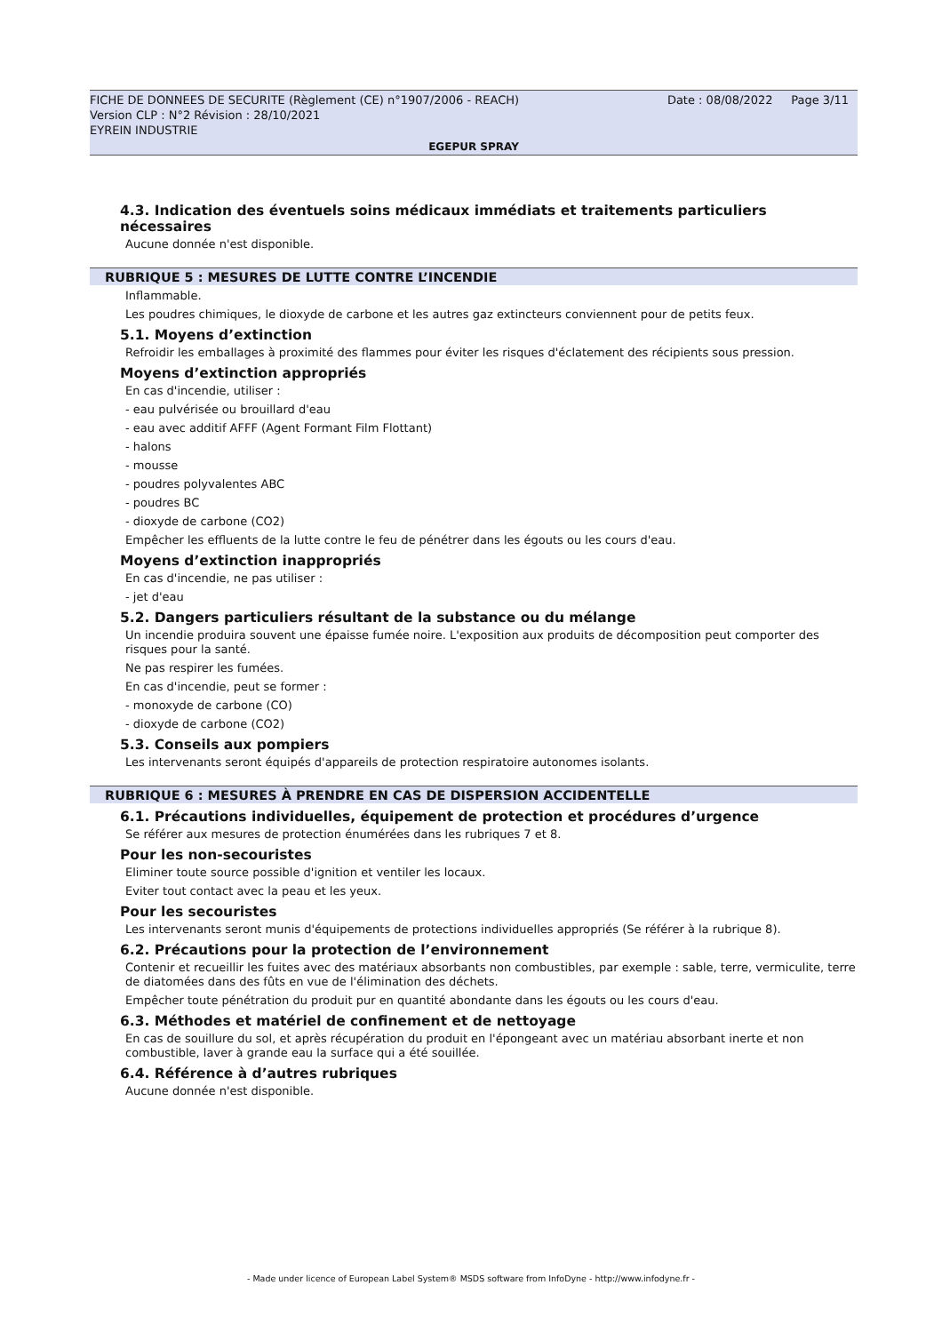FICHE DE DONNEES DE SECURITE (Règlement (CE) n°1907/2006 - REACH)
Version CLP : N°2 Révision : 28/10/2021
EYREIN INDUSTRIE
Date : 08/08/2022 Page 3/11
EGEPUR SPRAY
4.3. Indication des éventuels soins médicaux immédiats et traitements particuliers nécessaires
Aucune donnée n'est disponible.
RUBRIQUE 5 : MESURES DE LUTTE CONTRE L’INCENDIE
Inflammable.
Les poudres chimiques, le dioxyde de carbone et les autres gaz extincteurs conviennent pour de petits feux.
5.1. Moyens d’extinction
Refroidir les emballages à proximité des flammes pour éviter les risques d'éclatement des récipients sous pression.
Moyens d’extinction appropriés
En cas d'incendie, utiliser :
- eau pulvérisée ou brouillard d'eau
- eau avec additif AFFF (Agent Formant Film Flottant)
- halons
- mousse
- poudres polyvalentes ABC
- poudres BC
- dioxyde de carbone (CO2)
Empêcher les effluents de la lutte contre le feu de pénétrer dans les égouts ou les cours d'eau.
Moyens d’extinction inappropriés
En cas d'incendie, ne pas utiliser :
- jet d'eau
5.2. Dangers particuliers résultant de la substance ou du mélange
Un incendie produira souvent une épaisse fumée noire. L'exposition aux produits de décomposition peut comporter des risques pour la santé.
Ne pas respirer les fumées.
En cas d'incendie, peut se former :
- monoxyde de carbone (CO)
- dioxyde de carbone (CO2)
5.3. Conseils aux pompiers
Les intervenants seront équipés d'appareils de protection respiratoire autonomes isolants.
RUBRIQUE 6 : MESURES À PRENDRE EN CAS DE DISPERSION ACCIDENTELLE
6.1. Précautions individuelles, équipement de protection et procédures d’urgence
Se référer aux mesures de protection énumérées dans les rubriques 7 et 8.
Pour les non-secouristes
Eliminer toute source possible d'ignition et ventiler les locaux.
Eviter tout contact avec la peau et les yeux.
Pour les secouristes
Les intervenants seront munis d'équipements de protections individuelles appropriés (Se référer à la rubrique 8).
6.2. Précautions pour la protection de l’environnement
Contenir et recueillir les fuites avec des matériaux absorbants non combustibles, par exemple : sable, terre, vermiculite, terre de diatomées dans des fûts en vue de l'élimination des déchets.
Empêcher toute pénétration du produit pur en quantité abondante dans les égouts ou les cours d'eau.
6.3. Méthodes et matériel de confinement et de nettoyage
En cas de souillure du sol, et après récupération du produit en l'épongeant avec un matériau absorbant inerte et non combustible, laver à grande eau la surface qui a été souillée.
6.4. Référence à d’autres rubriques
Aucune donnée n'est disponible.
- Made under licence of European Label System® MSDS software from InfoDyne - http://www.infodyne.fr -